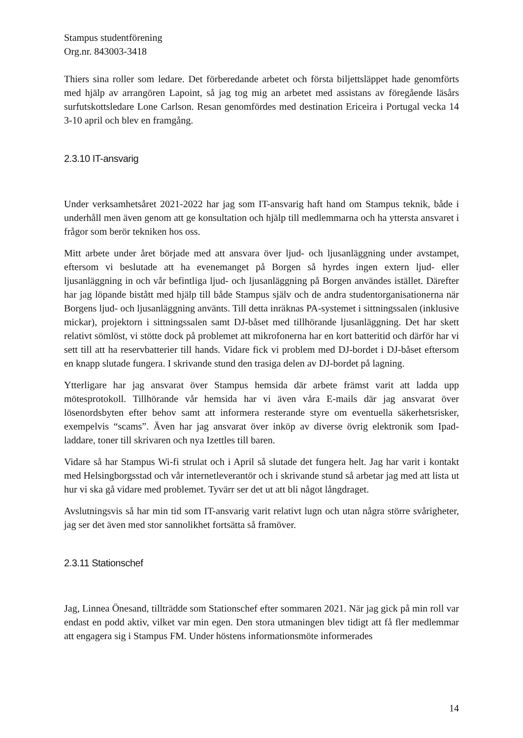Stampus studentförening
Org.nr. 843003-3418
Thiers sina roller som ledare. Det förberedande arbetet och första biljettsläppet hade genomförts med hjälp av arrangören Lapoint, så jag tog mig an arbetet med assistans av föregående läsårs surfutskottsledare Lone Carlson. Resan genomfördes med destination Ericeira i Portugal vecka 14 3-10 april och blev en framgång.
2.3.10 IT-ansvarig
Under verksamhetsåret 2021-2022 har jag som IT-ansvarig haft hand om Stampus teknik, både i underhåll men även genom att ge konsultation och hjälp till medlemmarna och ha yttersta ansvaret i frågor som berör tekniken hos oss.
Mitt arbete under året började med att ansvara över ljud- och ljusanläggning under avstampet, eftersom vi beslutade att ha evenemanget på Borgen så hyrdes ingen extern ljud- eller ljusanläggning in och vår befintliga ljud- och ljusanläggning på Borgen användes istället. Därefter har jag löpande bistått med hjälp till både Stampus själv och de andra studentorganisationerna när Borgens ljud- och ljusanläggning använts. Till detta inräknas PA-systemet i sittningssalen (inklusive mickar), projektorn i sittningssalen samt DJ-båset med tillhörande ljusanläggning. Det har skett relativt sömlöst, vi stötte dock på problemet att mikrofonerna har en kort batteritid och därför har vi sett till att ha reservbatterier till hands. Vidare fick vi problem med DJ-bordet i DJ-båset eftersom en knapp slutade fungera. I skrivande stund den trasiga delen av DJ-bordet på lagning.
Ytterligare har jag ansvarat över Stampus hemsida där arbete främst varit att ladda upp mötesprotokoll. Tillhörande vår hemsida har vi även våra E-mails där jag ansvarat över lösenordsbyten efter behov samt att informera resterande styre om eventuella säkerhetsrisker, exempelvis “scams”. Även har jag ansvarat över inköp av diverse övrig elektronik som Ipad-laddare, toner till skrivaren och nya Izettles till baren.
Vidare så har Stampus Wi-fi strulat och i April så slutade det fungera helt. Jag har varit i kontakt med Helsingborgsstad och vår internetleverantör och i skrivande stund så arbetar jag med att lista ut hur vi ska gå vidare med problemet. Tyvärr ser det ut att bli något långdraget.
Avslutningsvis så har min tid som IT-ansvarig varit relativt lugn och utan några större svårigheter, jag ser det även med stor sannolikhet fortsätta så framöver.
2.3.11 Stationschef
Jag, Linnea Önesand, tillträdde som Stationschef efter sommaren 2021. När jag gick på min roll var endast en podd aktiv, vilket var min egen. Den stora utmaningen blev tidigt att få fler medlemmar att engagera sig i Stampus FM. Under höstens informationsmöte informerades
14